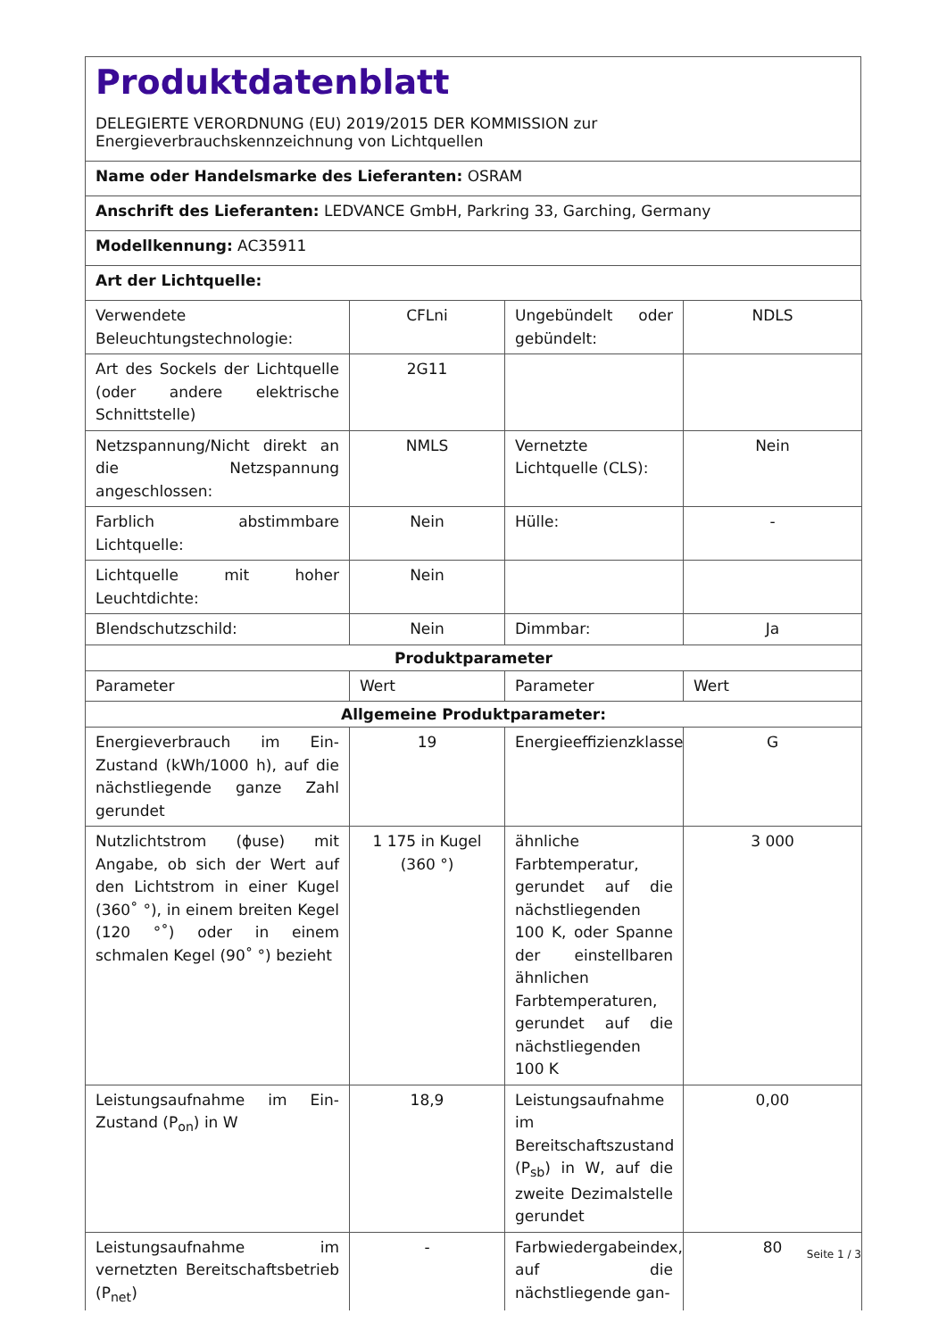Produktdatenblatt
DELEGIERTE VERORDNUNG (EU) 2019/2015 DER KOMMISSION zur
Energieverbrauchskennzeichnung von Lichtquellen
Name oder Handelsmarke des Lieferanten: OSRAM
Anschrift des Lieferanten: LEDVANCE GmbH, Parkring 33, Garching, Germany
Modellkennung: AC35911
Art der Lichtquelle:
| Verwendete Beleuchtungstechnologie: | CFLni | Ungebündelt oder gebündelt: | NDLS |
| Art des Sockels der Lichtquelle (oder andere elektrische Schnittstelle) | 2G11 | | |
| Netzspannung/Nicht direkt an die Netzspannung angeschlossen: | NMLS | Vernetzte Lichtquelle (CLS): | Nein |
| Farblich abstimmbare Lichtquelle: | Nein | Hülle: | - |
| Lichtquelle mit hoher Leuchtdichte: | Nein | | |
| Blendschutzschild: | Nein | Dimmbar: | Ja |
| Produktparameter | | | |
| Parameter | Wert | Parameter | Wert |
| Allgemeine Produktparameter: | | | |
| Energieverbrauch im Ein-Zustand (kWh/1000 h), auf die nächstliegende ganze Zahl gerundet | 19 | Energieeffizienzklasse | G |
| Nutzlichtstrom (ϕuse) mit Angabe, ob sich der Wert auf den Lichtstrom in einer Kugel (360˚ °), in einem breiten Kegel (120 °˚) oder in einem schmalen Kegel (90˚ °) bezieht | 1 175 in Kugel (360 °) | ähnliche Farbtemperatur, gerundet auf die nächstliegenden 100 K, oder Spanne der einstellbaren ähnlichen Farbtemperaturen, gerundet auf die nächstliegenden 100 K | 3 000 |
| Leistungsaufnahme im Ein-Zustand (P<sub>on</sub>) in W | 18,9 | Leistungsaufnahme im Bereitschaftszustand (P<sub>sb</sub>) in W, auf die zweite Dezimalstelle gerundet | 0,00 |
| Leistungsaufnahme im vernetzten Bereitschaftsbetrieb (P<sub>net</sub>) | - | Farbwiedergabeindex, auf die nächstliegende gan- | 80 |
Seite 1 / 3